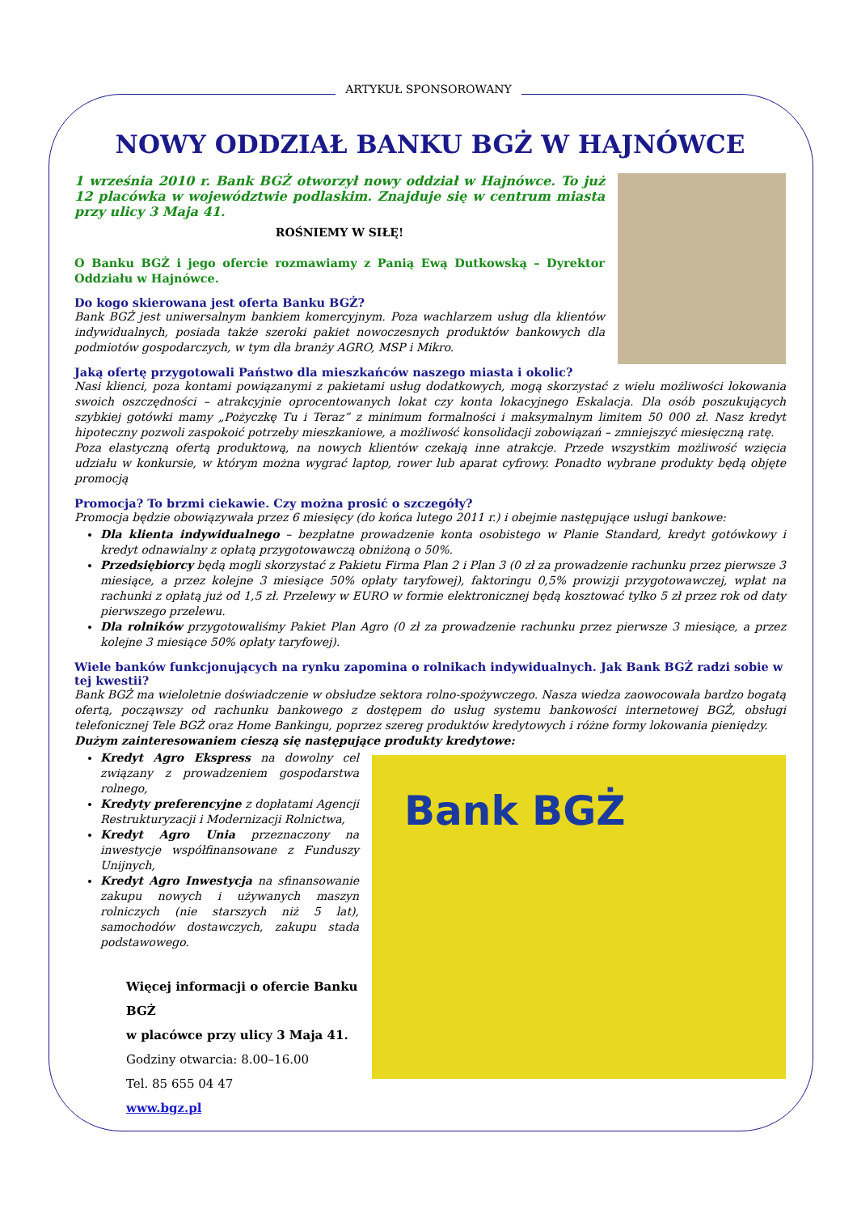ARTYKUŁ SPONSOROWANY
NOWY ODDZIAŁ BANKU BGŻ W HAJNÓWCE
1 września 2010 r. Bank BGŻ otworzył nowy oddział w Hajnówce. To już 12 placówka w województwie podlaskim. Znajduje się w centrum miasta przy ulicy 3 Maja 41.
ROŚNIEMY W SIŁĘ!
O Banku BGŻ i jego ofercie rozmawiamy z Panią Ewą Dutkowską – Dyrektor Oddziału w Hajnówce.
Do kogo skierowana jest oferta Banku BGŻ?
Bank BGŻ jest uniwersalnym bankiem komercyjnym. Poza wachlarzem usług dla klientów indywidualnych, posiada także szeroki pakiet nowoczesnych produktów bankowych dla podmiotów gospodarczych, w tym dla branży AGRO, MSP i Mikro.
Jaką ofertę przygotowali Państwo dla mieszkańców naszego miasta i okolic?
Nasi klienci, poza kontami powiązanymi z pakietami usług dodatkowych, mogą skorzystać z wielu możliwości lokowania swoich oszczędności – atrakcyjnie oprocentowanych lokat czy konta lokacyjnego Eskalacja. Dla osób poszukujących szybkiej gotówki mamy „Pożyczkę Tu i Teraz” z minimum formalności i maksymalnym limitem 50 000 zł. Nasz kredyt hipoteczny pozwoli zaspokoić potrzeby mieszkaniowe, a możliwość konsolidacji zobowiązań – zmniejszyć miesięczną ratę.
Poza elastyczną ofertą produktową, na nowych klientów czekają inne atrakcje. Przede wszystkim możliwość wzięcia udziału w konkursie, w którym można wygrać laptop, rower lub aparat cyfrowy. Ponadto wybrane produkty będą objęte promocją
Promocja? To brzmi ciekawie. Czy można prosić o szczegóły?
Promocja będzie obowiązywała przez 6 miesięcy (do końca lutego 2011 r.) i obejmie następujące usługi bankowe:
Dla klienta indywidualnego – bezpłatne prowadzenie konta osobistego w Planie Standard, kredyt gotówkowy i kredyt odnawialny z opłatą przygotowawczą obniżoną o 50%.
Przedsiębiorcy będą mogli skorzystać z Pakietu Firma Plan 2 i Plan 3 (0 zł za prowadzenie rachunku przez pierwsze 3 miesiące, a przez kolejne 3 miesiące 50% opłaty taryfowej), faktoringu 0,5% prowizji przygotowawczej, wpłat na rachunki z opłatą już od 1,5 zł. Przelewy w EURO w formie elektronicznej będą kosztować tylko 5 zł przez rok od daty pierwszego przelewu.
Dla rolników przygotowaliśmy Pakiet Plan Agro (0 zł za prowadzenie rachunku przez pierwsze 3 miesiące, a przez kolejne 3 miesiące 50% opłaty taryfowej).
Wiele banków funkcjonujących na rynku zapomina o rolnikach indywidualnych. Jak Bank BGŻ radzi sobie w tej kwestii?
Bank BGŻ ma wieloletnie doświadczenie w obsłudze sektora rolno-spożywczego. Nasza wiedza zaowocowała bardzo bogatą ofertą, począwszy od rachunku bankowego z dostępem do usług systemu bankowości internetowej BGŻ, obsługi telefonicznej Tele BGŻ oraz Home Bankingu, poprzez szereg produktów kredytowych i różne formy lokowania pieniędzy.
Dużym zainteresowaniem cieszą się następujące produkty kredytowe:
Bank BGŻ
Kredyt Agro Ekspress na dowolny cel związany z prowadzeniem gospodarstwa rolnego,
Kredyty preferencyjne z dopłatami Agencji Restrukturyzacji i Modernizacji Rolnictwa,
Kredyt Agro Unia przeznaczony na inwestycje współfinansowane z Funduszy Unijnych,
Kredyt Agro Inwestycja na sfinansowanie zakupu nowych i używanych maszyn rolniczych (nie starszych niż 5 lat), samochodów dostawczych, zakupu stada podstawowego.
Więcej informacji o ofercie Banku BGŻ
w placówce przy ulicy 3 Maja 41.
Godziny otwarcia: 8.00–16.00
Tel. 85 655 04 47
www.bgz.pl